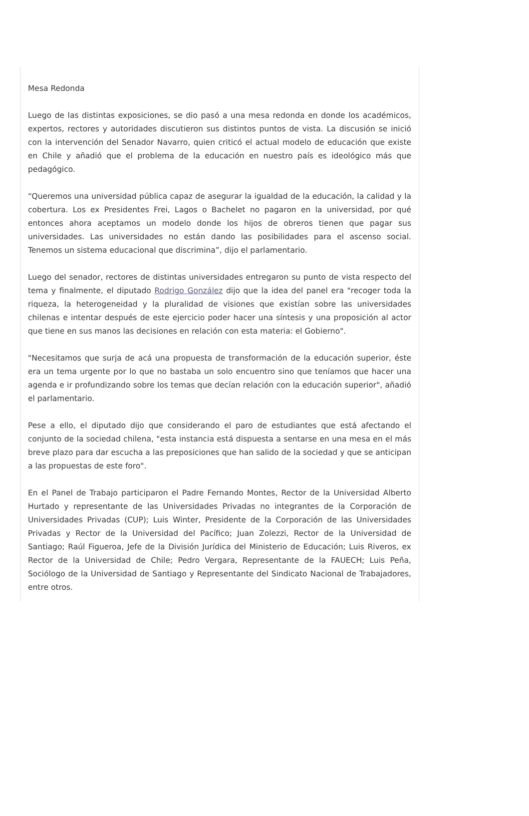Mesa Redonda
Luego de las distintas exposiciones, se dio pasó a una mesa redonda en donde los académicos, expertos, rectores y autoridades discutieron sus distintos puntos de vista. La discusión se inició con la intervención del Senador Navarro, quien criticó el actual modelo de educación que existe en Chile y añadió que el problema de la educación en nuestro país es ideológico más que pedagógico.
“Queremos una universidad pública capaz de asegurar la igualdad de la educación, la calidad y la cobertura. Los ex Presidentes Frei, Lagos o Bachelet no pagaron en la universidad, por qué entonces ahora aceptamos un modelo donde los hijos de obreros tienen que pagar sus universidades. Las universidades no están dando las posibilidades para el ascenso social. Tenemos un sistema educacional que discrimina”, dijo el parlamentario.
Luego del senador, rectores de distintas universidades entregaron su punto de vista respecto del tema y finalmente, el diputado Rodrigo González dijo que la idea del panel era "recoger toda la riqueza, la heterogeneidad y la pluralidad de visiones que existían sobre las universidades chilenas e intentar después de este ejercicio poder hacer una síntesis y una proposición al actor que tiene en sus manos las decisiones en relación con esta materia: el Gobierno".
"Necesitamos que surja de acá una propuesta de transformación de la educación superior, éste era un tema urgente por lo que no bastaba un solo encuentro sino que teníamos que hacer una agenda e ir profundizando sobre los temas que decían relación con la educación superior", añadió el parlamentario.
Pese a ello, el diputado dijo que considerando el paro de estudiantes que está afectando el conjunto de la sociedad chilena, "esta instancia está dispuesta a sentarse en una mesa en el más breve plazo para dar escucha a las preposiciones que han salido de la sociedad y que se anticipan a las propuestas de este foro".
En el Panel de Trabajo participaron el Padre Fernando Montes, Rector de la Universidad Alberto Hurtado y representante de las Universidades Privadas no integrantes de la Corporación de Universidades Privadas (CUP); Luis Winter, Presidente de la Corporación de las Universidades Privadas y Rector de la Universidad del Pacífico; Juan Zolezzi, Rector de la Universidad de Santiago; Raúl Figueroa, Jefe de la División Jurídica del Ministerio de Educación; Luis Riveros, ex Rector de la Universidad de Chile; Pedro Vergara, Representante de la FAUECH; Luis Peña, Sociólogo de la Universidad de Santiago y Representante del Sindicato Nacional de Trabajadores, entre otros.